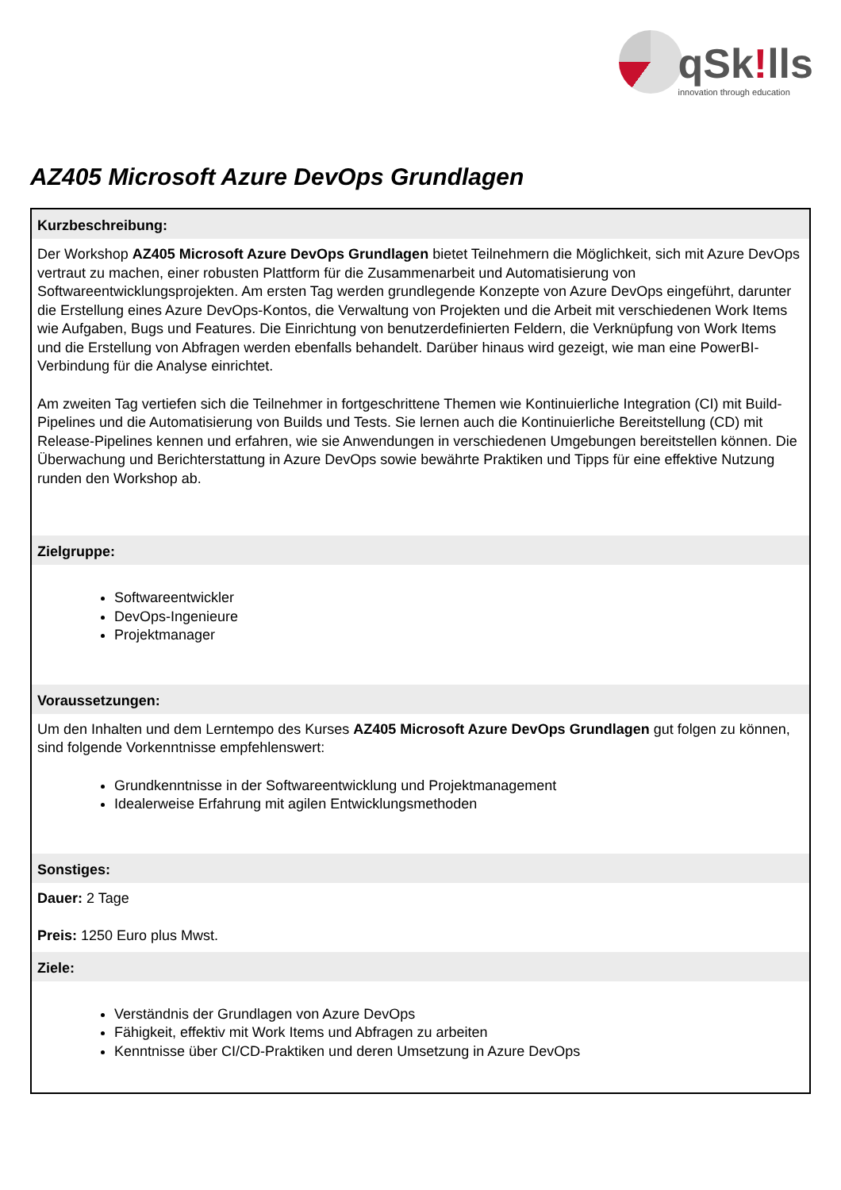qSk!lls
innovation through education
AZ405 Microsoft Azure DevOps Grundlagen
Kurzbeschreibung:
Der Workshop AZ405 Microsoft Azure DevOps Grundlagen bietet Teilnehmern die Möglichkeit, sich mit Azure DevOps vertraut zu machen, einer robusten Plattform für die Zusammenarbeit und Automatisierung von Softwareentwicklungsprojekten. Am ersten Tag werden grundlegende Konzepte von Azure DevOps eingeführt, darunter die Erstellung eines Azure DevOps-Kontos, die Verwaltung von Projekten und die Arbeit mit verschiedenen Work Items wie Aufgaben, Bugs und Features. Die Einrichtung von benutzerdefinierten Feldern, die Verknüpfung von Work Items und die Erstellung von Abfragen werden ebenfalls behandelt. Darüber hinaus wird gezeigt, wie man eine PowerBI-Verbindung für die Analyse einrichtet.
Am zweiten Tag vertiefen sich die Teilnehmer in fortgeschrittene Themen wie Kontinuierliche Integration (CI) mit Build-Pipelines und die Automatisierung von Builds und Tests. Sie lernen auch die Kontinuierliche Bereitstellung (CD) mit Release-Pipelines kennen und erfahren, wie sie Anwendungen in verschiedenen Umgebungen bereitstellen können. Die Überwachung und Berichterstattung in Azure DevOps sowie bewährte Praktiken und Tipps für eine effektive Nutzung runden den Workshop ab.
Zielgruppe:
Softwareentwickler
DevOps-Ingenieure
Projektmanager
Voraussetzungen:
Um den Inhalten und dem Lerntempo des Kurses AZ405 Microsoft Azure DevOps Grundlagen gut folgen zu können, sind folgende Vorkenntnisse empfehlenswert:
Grundkenntnisse in der Softwareentwicklung und Projektmanagement
Idealerweise Erfahrung mit agilen Entwicklungsmethoden
Sonstiges:
Dauer: 2 Tage
Preis: 1250 Euro plus Mwst.
Ziele:
Verständnis der Grundlagen von Azure DevOps
Fähigkeit, effektiv mit Work Items und Abfragen zu arbeiten
Kenntnisse über CI/CD-Praktiken und deren Umsetzung in Azure DevOps